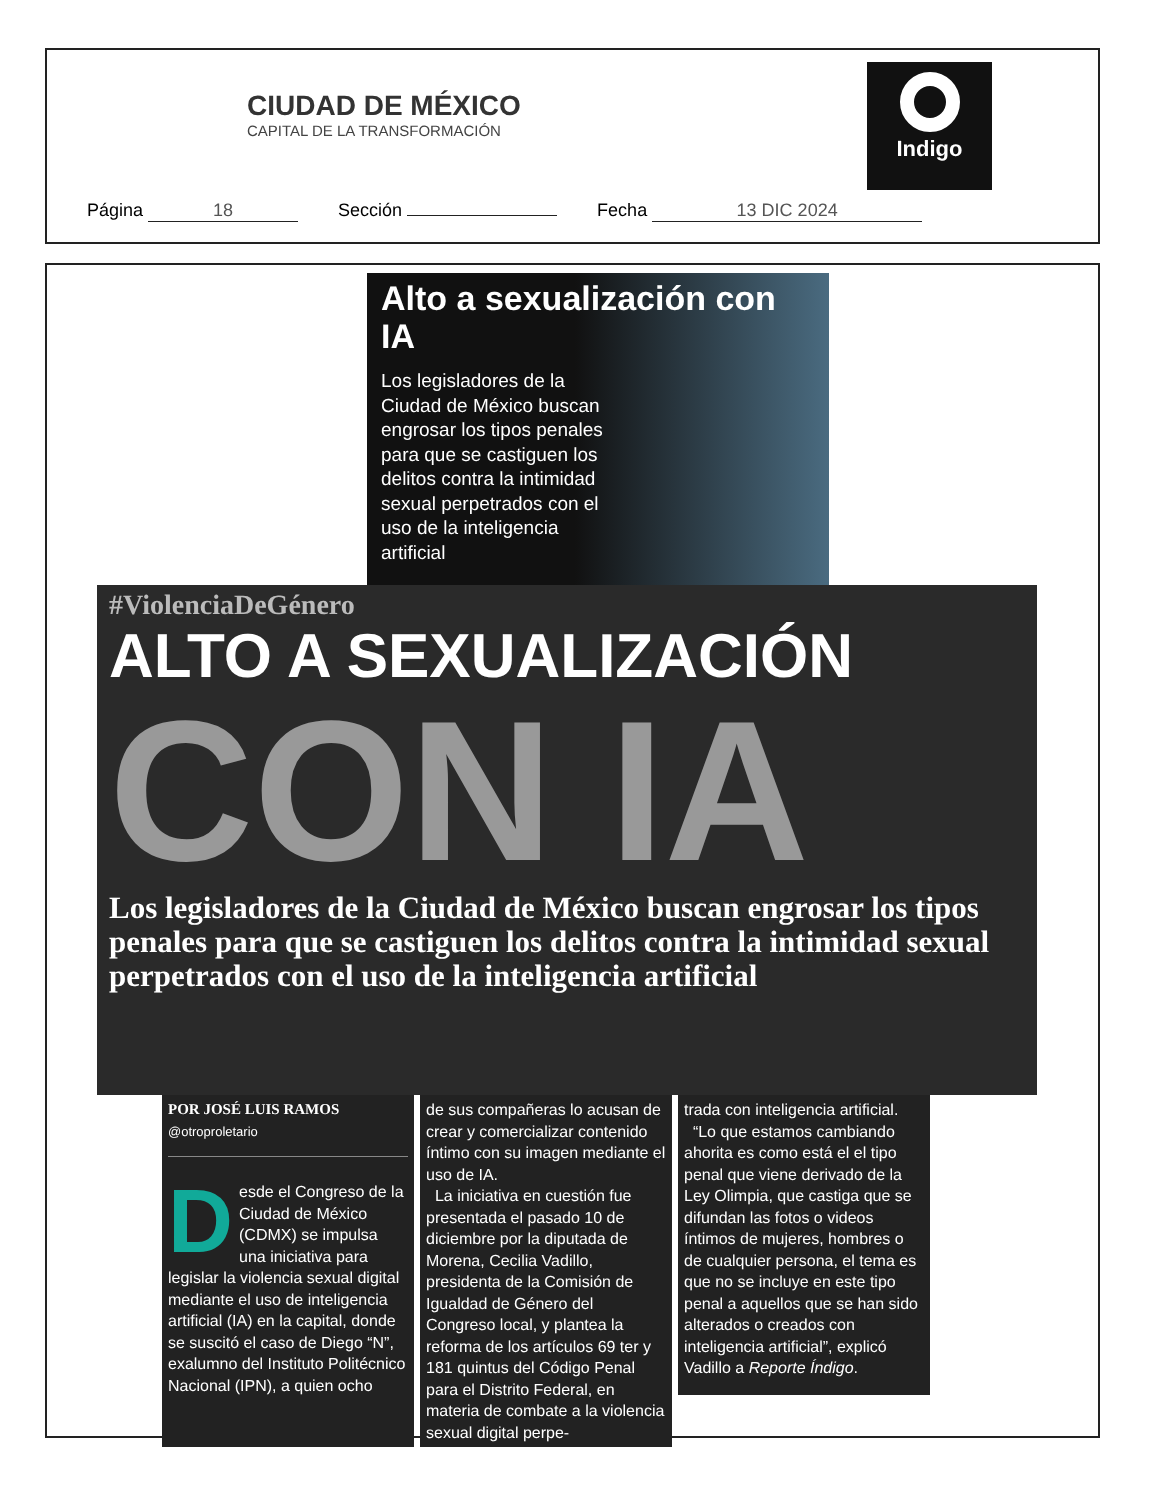CIUDAD DE MÉXICO
CAPITAL DE LA TRANSFORMACIÓN
Indigo
Página 18 Sección Fecha 13 DIC 2024
Alto a sexualización con IA
Los legisladores de la Ciudad de México buscan engrosar los tipos penales para que se castiguen los delitos contra la intimidad sexual perpetrados con el uso de la inteligencia artificial
#ViolenciaDeGénero
ALTO A SEXUALIZACIÓN
CON IA
Los legisladores de la Ciudad de México buscan engrosar los tipos penales para que se castiguen los delitos contra la intimidad sexual perpetrados con el uso de la inteligencia artificial
POR JOSÉ LUIS RAMOS
@otroproletario
Desde el Congreso de la Ciudad de México (CDMX) se impulsa una iniciativa para legislar la violencia sexual digital mediante el uso de inteligencia artificial (IA) en la capital, donde se suscitó el caso de Diego “N”, exalumno del Instituto Politécnico Nacional (IPN), a quien ocho
de sus compañeras lo acusan de crear y comercializar contenido íntimo con su imagen mediante el uso de IA.
La iniciativa en cuestión fue presentada el pasado 10 de diciembre por la diputada de Morena, Cecilia Vadillo, presidenta de la Comisión de Igualdad de Género del Congreso local, y plantea la reforma de los artículos 69 ter y 181 quintus del Código Penal para el Distrito Federal, en materia de combate a la violencia sexual digital perpe-
trada con inteligencia artificial.
“Lo que estamos cambiando ahorita es como está el el tipo penal que viene derivado de la Ley Olimpia, que castiga que se difundan las fotos o videos íntimos de mujeres, hombres o de cualquier persona, el tema es que no se incluye en este tipo penal a aquellos que se han sido alterados o creados con inteligencia artificial”, explicó Vadillo a Reporte Índigo.